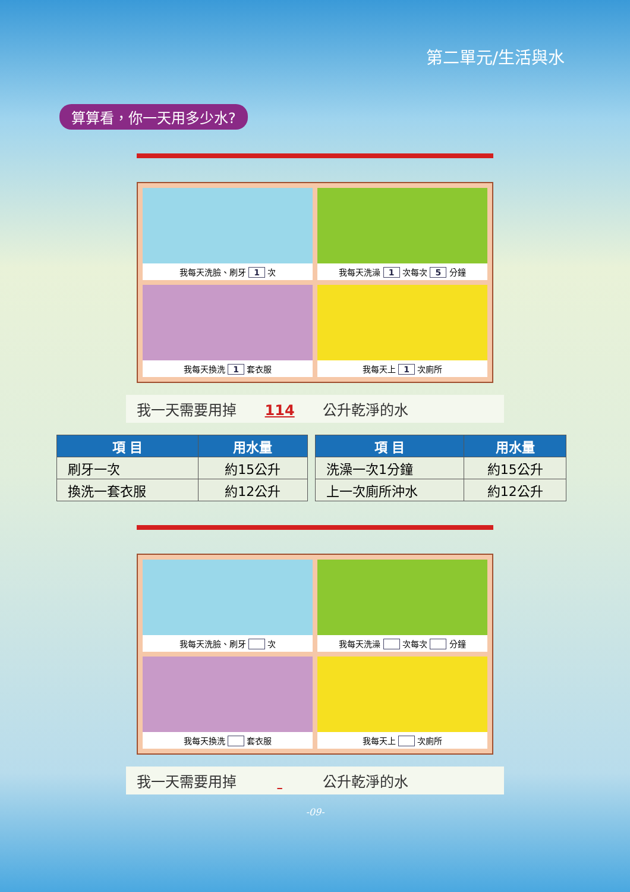第二單元/生活與水
算算看，你一天用多少水?
我每天洗臉、刷牙 1 次
我每天洗澡 1 次每次 5 分鐘
我每天換洗 1 套衣服
我每天上 1 次廁所
我一天需要用掉 114 公升乾淨的水
| 項 目 | 用水量 |
| --- | --- |
| 刷牙一次 | 約15公升 |
| 換洗一套衣服 | 約12公升 |
| 項 目 | 用水量 |
| --- | --- |
| 洗澡一次1分鐘 | 約15公升 |
| 上一次廁所沖水 | 約12公升 |
我每天洗臉、刷牙 次
我每天洗澡 次每次 分鐘
我每天換洗 套衣服
我每天上 次廁所
我一天需要用掉 公升乾淨的水
-09-